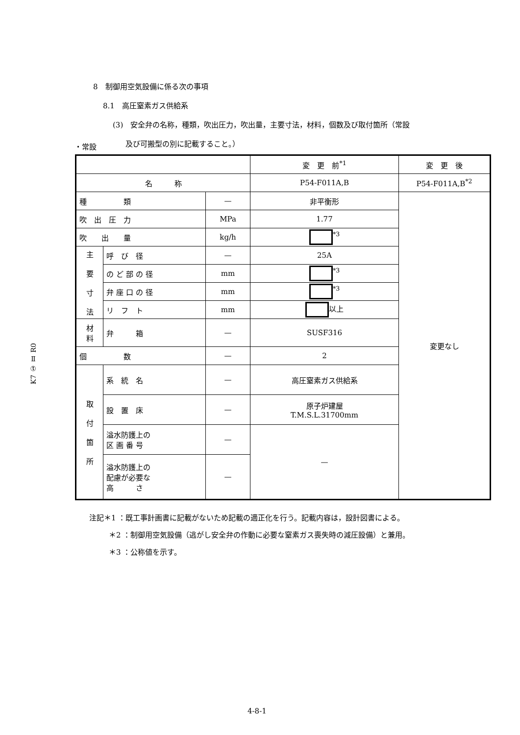8　制御用空気設備に係る次の事項
8.1　高圧窒素ガス供給系
(3)　安全弁の名称，種類，吹出圧力，吹出量，主要寸法，材料，個数及び取付箇所（常設
及び可搬型の別に記載すること。）
・常設
| | | | 変 更 前<sup>*1</sup> | 変 更 後 |
| 名 称 | | | P54-F011A,B | P54-F011A,B<sup>*2</sup> |
| 種 類 | | — | 非平衡形 | 変更なし |
| 吹 出 圧 力 | | MPa | 1.77 | |
| 吹 出 量 | | kg/h | <sup>*3</sup> | |
| 主 要 寸 法 | 呼 び 径 | — | 25A | |
| | の ど 部 の 径 | mm | <sup>*3</sup> | |
| | 弁 座 口 の 径 | mm | <sup>*3</sup> | |
| | リ フ ト | mm | 以上 | |
| 材 料 | 弁 箱 | — | SUSF316 | |
| 個 数 | | — | 2 | |
| 取 付 箇 所 | 系 統 名 | — | 高圧窒素ガス供給系 | |
| | 設 置 床 | — | 原子炉建屋 T.M.S.L.31700mm | |
| | 溢水防護上の 区 画 番 号 | — | — | |
| | 溢水防護上の 配慮が必要な 高 さ | — | | |
注記＊1 ：既工事計画書に記載がないため記載の適正化を行う。記載内容は，設計図書による。
＊2 ：制御用空気設備（逃がし安全弁の作動に必要な窒素ガス喪失時の減圧設備）と兼用。
＊3 ：公称値を示す。
K7 ① Ⅱ R0
4-8-1